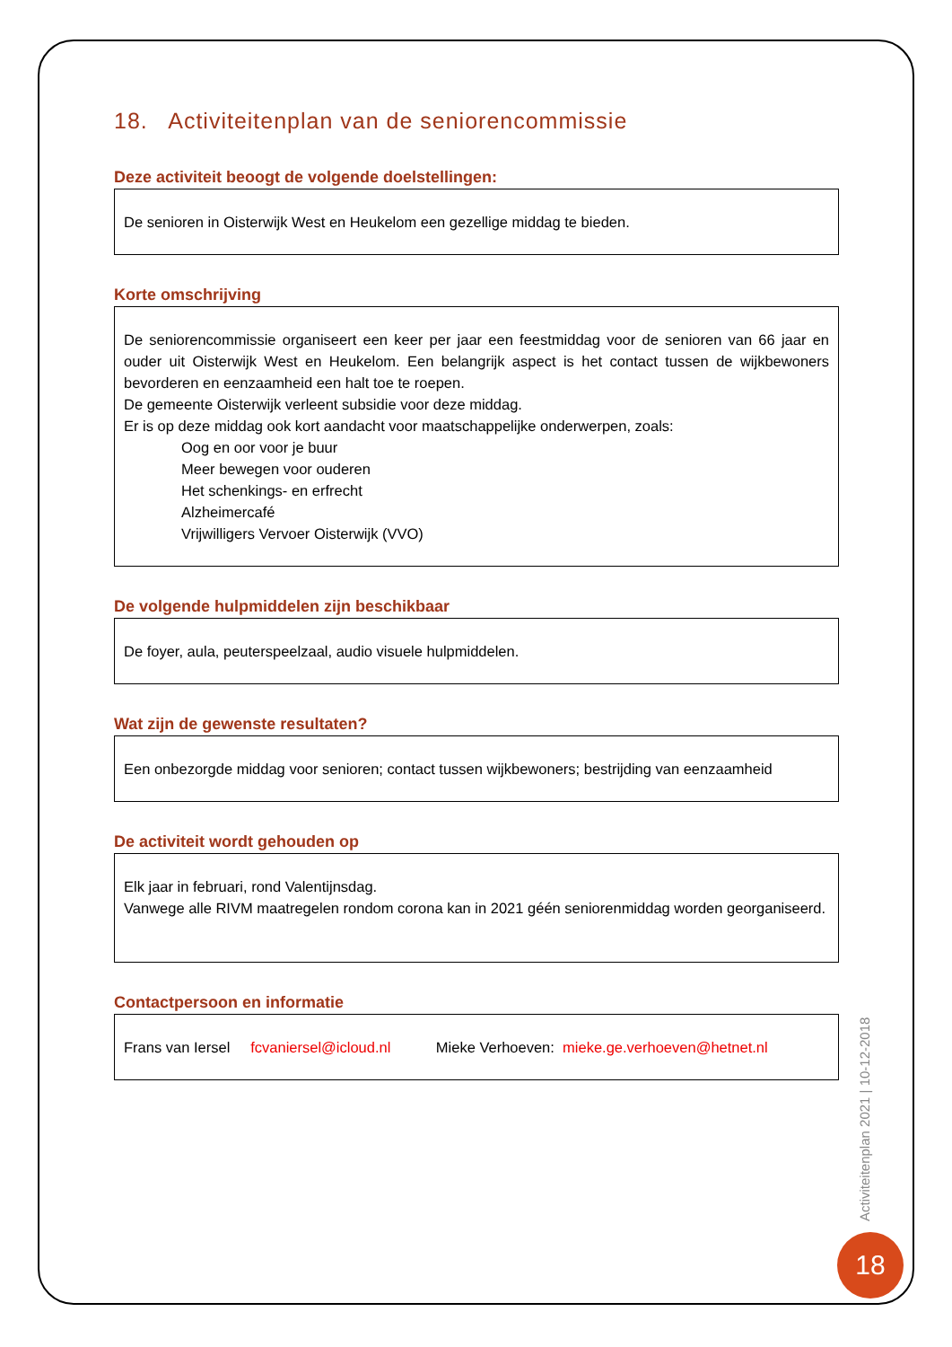18. Activiteitenplan van de seniorencommissie
Deze activiteit beoogt de volgende doelstellingen:
De senioren in Oisterwijk West en Heukelom een gezellige middag te bieden.
Korte omschrijving
De seniorencommissie organiseert een keer per jaar een feestmiddag voor de senioren van 66 jaar en ouder uit Oisterwijk West en Heukelom. Een belangrijk aspect is het contact tussen de wijkbewoners bevorderen en eenzaamheid een halt toe te roepen.
De gemeente Oisterwijk verleent subsidie voor deze middag.
Er is op deze middag ook kort aandacht voor maatschappelijke onderwerpen, zoals:
Oog en oor voor je buur
Meer bewegen voor ouderen
Het schenkings- en erfrecht
Alzheimercafé
Vrijwilligers Vervoer Oisterwijk (VVO)
De volgende hulpmiddelen zijn beschikbaar
De foyer, aula, peuterspeelzaal, audio visuele hulpmiddelen.
Wat zijn de gewenste resultaten?
Een onbezorgde middag voor senioren; contact tussen wijkbewoners; bestrijding van eenzaamheid
De activiteit wordt gehouden op
Elk jaar in februari, rond Valentijnsdag.
Vanwege alle RIVM maatregelen rondom corona kan in 2021 géén seniorenmiddag worden georganiseerd.
Contactpersoon en informatie
Frans van Iersel fcvaniersel@icloud.nl Mieke Verhoeven: mieke.ge.verhoeven@hetnet.nl
Activiteitenplan 2021 | 10-12-2018
18